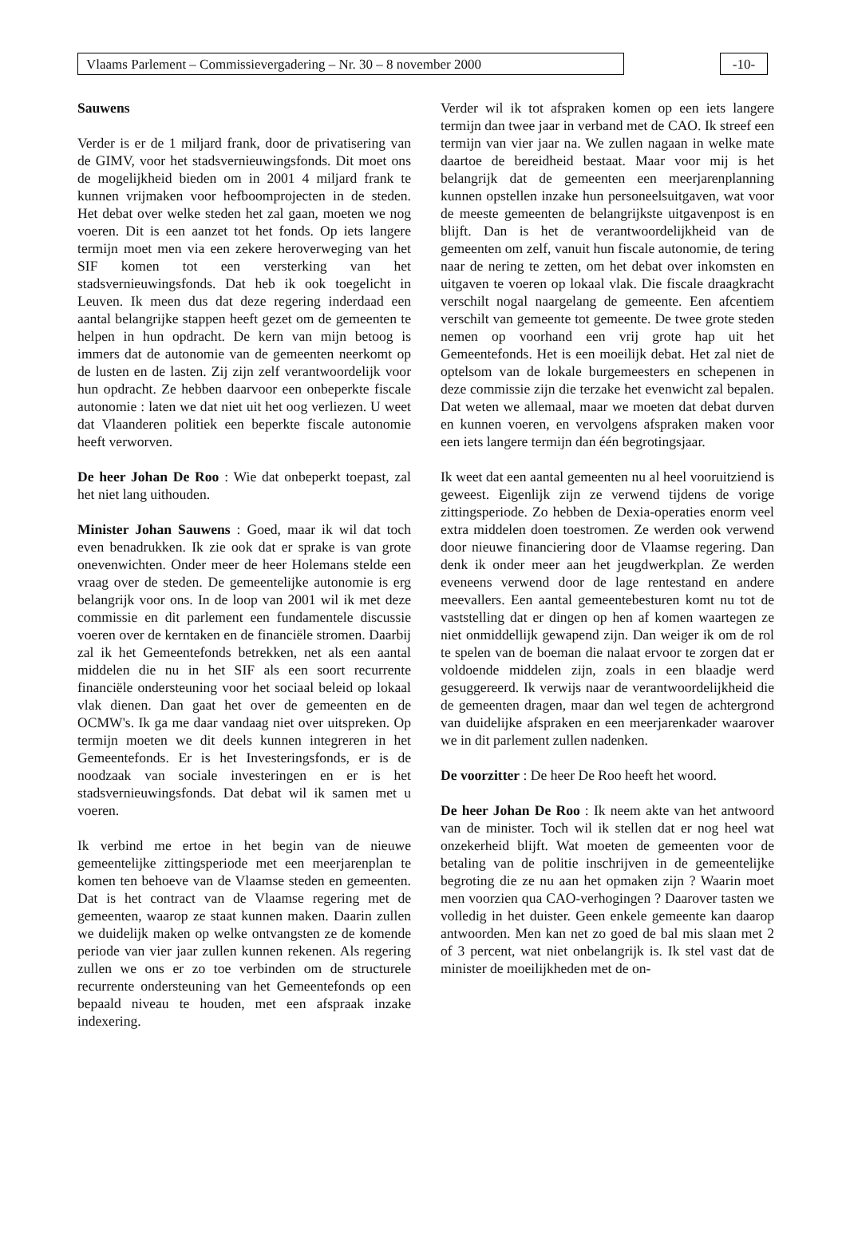Vlaams Parlement – Commissievergadering – Nr. 30 – 8 november 2000 -10-
Sauwens
Verder is er de 1 miljard frank, door de privatisering van de GIMV, voor het stadsvernieuwingsfonds. Dit moet ons de mogelijkheid bieden om in 2001 4 miljard frank te kunnen vrijmaken voor hefboomprojecten in de steden. Het debat over welke steden het zal gaan, moeten we nog voeren. Dit is een aanzet tot het fonds. Op iets langere termijn moet men via een zekere heroverweging van het SIF komen tot een versterking van het stadsvernieuwingsfonds. Dat heb ik ook toegelicht in Leuven. Ik meen dus dat deze regering inderdaad een aantal belangrijke stappen heeft gezet om de gemeenten te helpen in hun opdracht. De kern van mijn betoog is immers dat de autonomie van de gemeenten neerkomt op de lusten en de lasten. Zij zijn zelf verantwoordelijk voor hun opdracht. Ze hebben daarvoor een onbeperkte fiscale autonomie : laten we dat niet uit het oog verliezen. U weet dat Vlaanderen politiek een beperkte fiscale autonomie heeft verworven.
De heer Johan De Roo : Wie dat onbeperkt toepast, zal het niet lang uithouden.
Minister Johan Sauwens : Goed, maar ik wil dat toch even benadrukken. Ik zie ook dat er sprake is van grote onevenwichten. Onder meer de heer Holemans stelde een vraag over de steden. De gemeentelijke autonomie is erg belangrijk voor ons. In de loop van 2001 wil ik met deze commissie en dit parlement een fundamentele discussie voeren over de kerntaken en de financiële stromen. Daarbij zal ik het Gemeentefonds betrekken, net als een aantal middelen die nu in het SIF als een soort recurrente financiële ondersteuning voor het sociaal beleid op lokaal vlak dienen. Dan gaat het over de gemeenten en de OCMW's. Ik ga me daar vandaag niet over uitspreken. Op termijn moeten we dit deels kunnen integreren in het Gemeentefonds. Er is het Investeringsfonds, er is de noodzaak van sociale investeringen en er is het stadsvernieuwingsfonds. Dat debat wil ik samen met u voeren.
Ik verbind me ertoe in het begin van de nieuwe gemeentelijke zittingsperiode met een meerjarenplan te komen ten behoeve van de Vlaamse steden en gemeenten. Dat is het contract van de Vlaamse regering met de gemeenten, waarop ze staat kunnen maken. Daarin zullen we duidelijk maken op welke ontvangsten ze de komende periode van vier jaar zullen kunnen rekenen. Als regering zullen we ons er zo toe verbinden om de structurele recurrente ondersteuning van het Gemeentefonds op een bepaald niveau te houden, met een afspraak inzake indexering.
Verder wil ik tot afspraken komen op een iets langere termijn dan twee jaar in verband met de CAO. Ik streef een termijn van vier jaar na. We zullen nagaan in welke mate daartoe de bereidheid bestaat. Maar voor mij is het belangrijk dat de gemeenten een meerjarenplanning kunnen opstellen inzake hun personeelsuitgaven, wat voor de meeste gemeenten de belangrijkste uitgavenpost is en blijft. Dan is het de verantwoordelijkheid van de gemeenten om zelf, vanuit hun fiscale autonomie, de tering naar de nering te zetten, om het debat over inkomsten en uitgaven te voeren op lokaal vlak. Die fiscale draagkracht verschilt nogal naargelang de gemeente. Een afcentiem verschilt van gemeente tot gemeente. De twee grote steden nemen op voorhand een vrij grote hap uit het Gemeentefonds. Het is een moeilijk debat. Het zal niet de optelsom van de lokale burgemeesters en schepenen in deze commissie zijn die terzake het evenwicht zal bepalen. Dat weten we allemaal, maar we moeten dat debat durven en kunnen voeren, en vervolgens afspraken maken voor een iets langere termijn dan één begrotingsjaar.
Ik weet dat een aantal gemeenten nu al heel vooruitziend is geweest. Eigenlijk zijn ze verwend tijdens de vorige zittingsperiode. Zo hebben de Dexia-operaties enorm veel extra middelen doen toestromen. Ze werden ook verwend door nieuwe financiering door de Vlaamse regering. Dan denk ik onder meer aan het jeugdwerkplan. Ze werden eveneens verwend door de lage rentestand en andere meevallers. Een aantal gemeentebesturen komt nu tot de vaststelling dat er dingen op hen af komen waartegen ze niet onmiddellijk gewapend zijn. Dan weiger ik om de rol te spelen van de boeman die nalaat ervoor te zorgen dat er voldoende middelen zijn, zoals in een blaadje werd gesuggereerd. Ik verwijs naar de verantwoordelijkheid die de gemeenten dragen, maar dan wel tegen de achtergrond van duidelijke afspraken en een meerjarenkader waarover we in dit parlement zullen nadenken.
De voorzitter : De heer De Roo heeft het woord.
De heer Johan De Roo : Ik neem akte van het antwoord van de minister. Toch wil ik stellen dat er nog heel wat onzekerheid blijft. Wat moeten de gemeenten voor de betaling van de politie inschrijven in de gemeentelijke begroting die ze nu aan het opmaken zijn ? Waarin moet men voorzien qua CAO-verhogingen ? Daarover tasten we volledig in het duister. Geen enkele gemeente kan daarop antwoorden. Men kan net zo goed de bal mis slaan met 2 of 3 percent, wat niet onbelangrijk is. Ik stel vast dat de minister de moeilijkheden met de on-